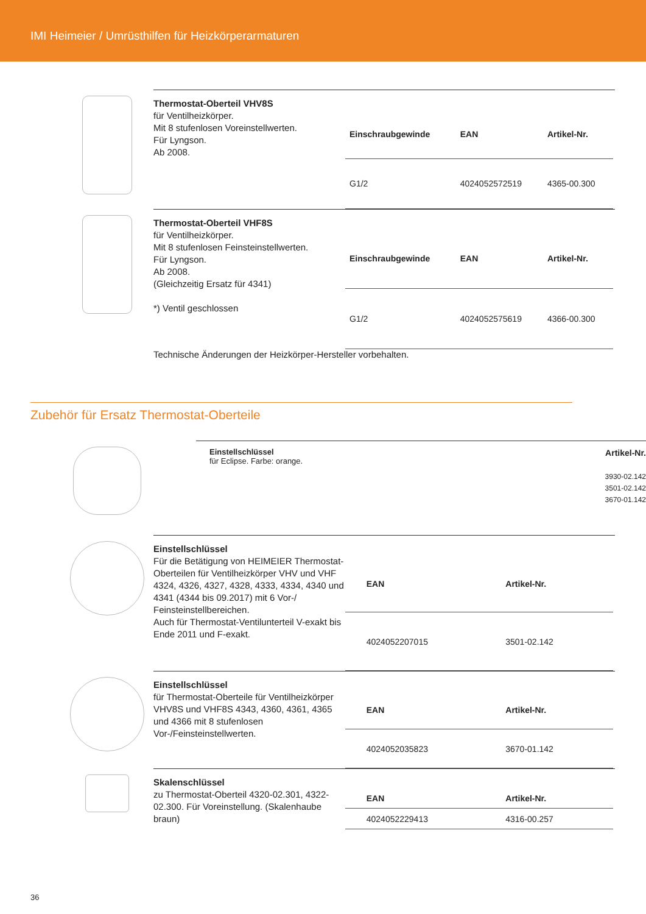IMI Heimeier / Umrüsthilfen für Heizkörperarmaturen
Thermostat-Oberteil VHV8S
für Ventilheizkörper.
Mit 8 stufenlosen Voreinstellwerten.
Für Lyngson.
Ab 2008.
| Einschraubgewinde | EAN | Artikel-Nr. |
| --- | --- | --- |
| G1/2 | 4024052572519 | 4365-00.300 |
Thermostat-Oberteil VHF8S
für Ventilheizkörper.
Mit 8 stufenlosen Feinsteinstellwerten.
Für Lyngson.
Ab 2008.
(Gleichzeitig Ersatz für 4341)
*) Ventil geschlossen
| Einschraubgewinde | EAN | Artikel-Nr. |
| --- | --- | --- |
| G1/2 | 4024052575619 | 4366-00.300 |
Technische Änderungen der Heizkörper-Hersteller vorbehalten.
Zubehör für Ersatz Thermostat-Oberteile
Einstellschlüssel
für Eclipse. Farbe: orange.
Artikel-Nr.
3930-02.142
3501-02.142
3670-01.142
Einstellschlüssel
Für die Betätigung von HEIMEIER Thermostat-Oberteilen für Ventilheizkörper VHV und VHF 4324, 4326, 4327, 4328, 4333, 4334, 4340 und 4341 (4344 bis 09.2017) mit 6 Vor-/ Feinsteinstellbereichen.
Auch für Thermostat-Ventilunterteil V-exakt bis Ende 2011 und F-exakt.
| | EAN | Artikel-Nr. |
| --- | --- | --- |
| | 4024052207015 | 3501-02.142 |
Einstellschlüssel
für Thermostat-Oberteile für Ventilheizkörper VHV8S und VHF8S 4343, 4360, 4361, 4365 und 4366 mit 8 stufenlosen Vor-/Feinsteinstellwerten.
| | EAN | Artikel-Nr. |
| --- | --- | --- |
| | 4024052035823 | 3670-01.142 |
Skalenschlüssel
zu Thermostat-Oberteil 4320-02.301, 4322-02.300. Für Voreinstellung. (Skalenhaube braun)
| | EAN | Artikel-Nr. |
| --- | --- | --- |
| | 4024052229413 | 4316-00.257 |
36